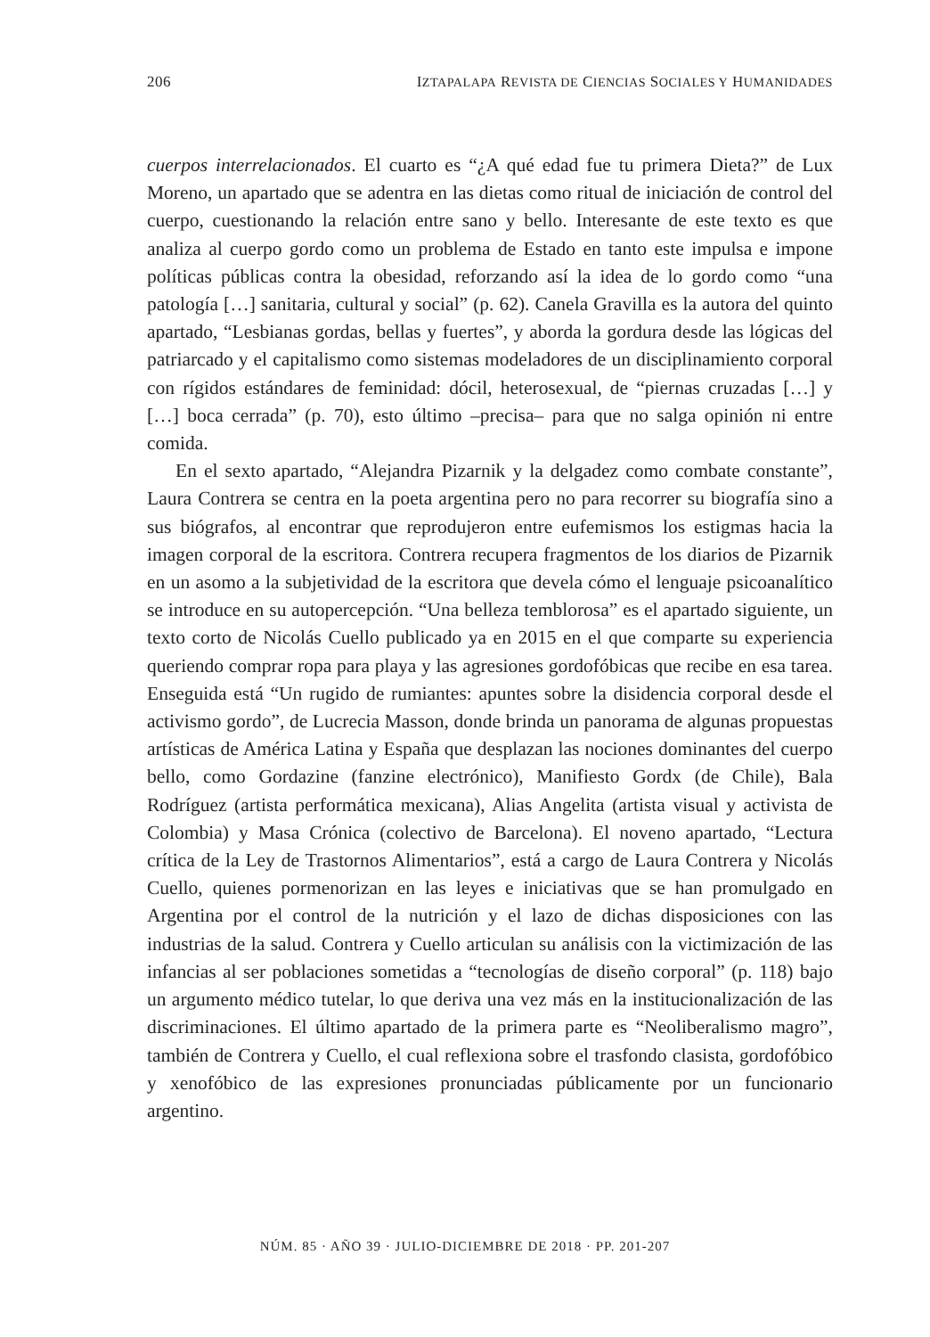206 IZTAPALAPA REVISTA DE CIENCIAS SOCIALES Y HUMANIDADES
cuerpos interrelacionados. El cuarto es “¿A qué edad fue tu primera Dieta?” de Lux Moreno, un apartado que se adentra en las dietas como ritual de iniciación de control del cuerpo, cuestionando la relación entre sano y bello. Interesante de este texto es que analiza al cuerpo gordo como un problema de Estado en tanto este impulsa e impone políticas públicas contra la obesidad, reforzando así la idea de lo gordo como “una patología […] sanitaria, cultural y social” (p. 62). Canela Gravilla es la autora del quinto apartado, “Lesbianas gordas, bellas y fuertes”, y aborda la gordura desde las lógicas del patriarcado y el capitalismo como sistemas modeladores de un disciplinamiento corporal con rígidos estándares de feminidad: dócil, heterosexual, de “piernas cruzadas […] y […] boca cerrada” (p. 70), esto último –precisa– para que no salga opinión ni entre comida.
En el sexto apartado, “Alejandra Pizarnik y la delgadez como combate constante”, Laura Contrera se centra en la poeta argentina pero no para recorrer su biografía sino a sus biógrafos, al encontrar que reprodujeron entre eufemismos los estigmas hacia la imagen corporal de la escritora. Contrera recupera fragmentos de los diarios de Pizarnik en un asomo a la subjetividad de la escritora que devela cómo el lenguaje psicoanalítico se introduce en su autopercepción. “Una belleza temblorosa” es el apartado siguiente, un texto corto de Nicolás Cuello publicado ya en 2015 en el que comparte su experiencia queriendo comprar ropa para playa y las agresiones gordofóbicas que recibe en esa tarea. Enseguida está “Un rugido de rumiantes: apuntes sobre la disidencia corporal desde el activismo gordo”, de Lucrecia Masson, donde brinda un panorama de algunas propuestas artísticas de América Latina y España que desplazan las nociones dominantes del cuerpo bello, como Gordazine (fanzine electrónico), Manifiesto Gordx (de Chile), Bala Rodríguez (artista performática mexicana), Alias Angelita (artista visual y activista de Colombia) y Masa Crónica (colectivo de Barcelona). El noveno apartado, “Lectura crítica de la Ley de Trastornos Alimentarios”, está a cargo de Laura Contrera y Nicolás Cuello, quienes pormenorizan en las leyes e iniciativas que se han promulgado en Argentina por el control de la nutrición y el lazo de dichas disposiciones con las industrias de la salud. Contrera y Cuello articulan su análisis con la victimización de las infancias al ser poblaciones sometidas a “tecnologías de diseño corporal” (p. 118) bajo un argumento médico tutelar, lo que deriva una vez más en la institucionalización de las discriminaciones. El último apartado de la primera parte es “Neoliberalismo magro”, también de Contrera y Cuello, el cual reflexiona sobre el trasfondo clasista, gordofóbico y xenofóbico de las expresiones pronunciadas públicamente por un funcionario argentino.
NÚM. 85 · AÑO 39 · JULIO-DICIEMBRE DE 2018 · PP. 201-207